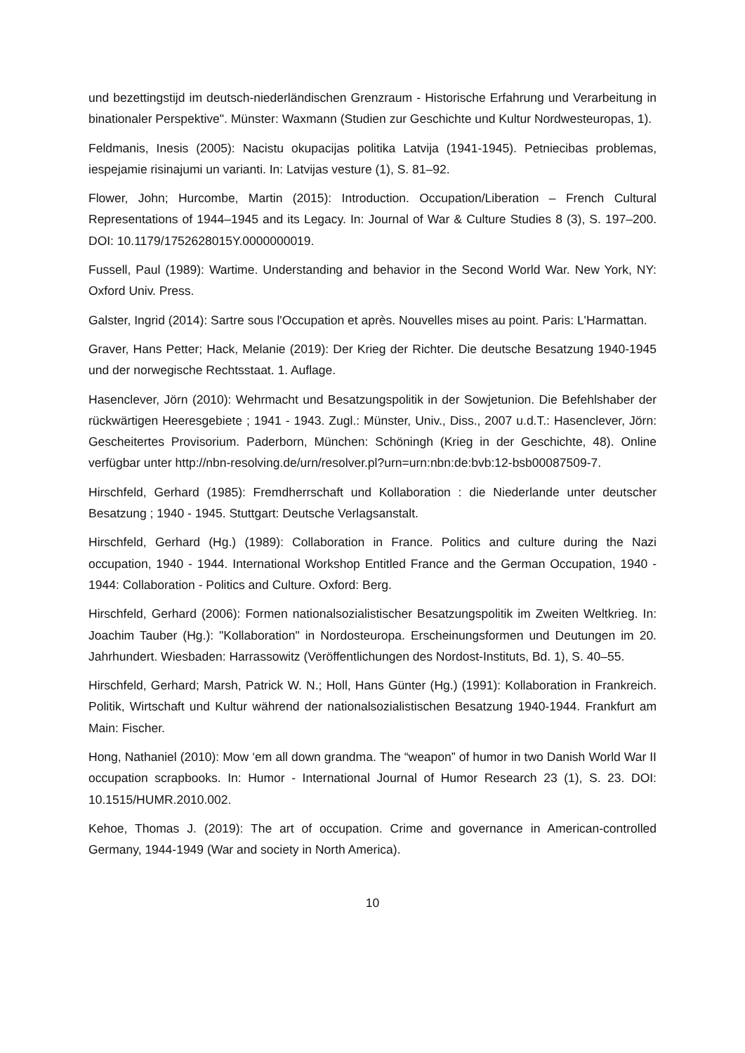und bezettingstijd im deutsch-niederländischen Grenzraum - Historische Erfahrung und Verarbeitung in binationaler Perspektive". Münster: Waxmann (Studien zur Geschichte und Kultur Nordwesteuropas, 1).
Feldmanis, Inesis (2005): Nacistu okupacijas politika Latvija (1941-1945). Petniecibas problemas, iespejamie risinajumi un varianti. In: Latvijas vesture (1), S. 81–92.
Flower, John; Hurcombe, Martin (2015): Introduction. Occupation/Liberation – French Cultural Representations of 1944–1945 and its Legacy. In: Journal of War & Culture Studies 8 (3), S. 197–200. DOI: 10.1179/1752628015Y.0000000019.
Fussell, Paul (1989): Wartime. Understanding and behavior in the Second World War. New York, NY: Oxford Univ. Press.
Galster, Ingrid (2014): Sartre sous l'Occupation et après. Nouvelles mises au point. Paris: L'Harmattan.
Graver, Hans Petter; Hack, Melanie (2019): Der Krieg der Richter. Die deutsche Besatzung 1940-1945 und der norwegische Rechtsstaat. 1. Auflage.
Hasenclever, Jörn (2010): Wehrmacht und Besatzungspolitik in der Sowjetunion. Die Befehlshaber der rückwärtigen Heeresgebiete ; 1941 - 1943. Zugl.: Münster, Univ., Diss., 2007 u.d.T.: Hasenclever, Jörn: Gescheitertes Provisorium. Paderborn, München: Schöningh (Krieg in der Geschichte, 48). Online verfügbar unter http://nbn-resolving.de/urn/resolver.pl?urn=urn:nbn:de:bvb:12-bsb00087509-7.
Hirschfeld, Gerhard (1985): Fremdherrschaft und Kollaboration : die Niederlande unter deutscher Besatzung ; 1940 - 1945. Stuttgart: Deutsche Verlagsanstalt.
Hirschfeld, Gerhard (Hg.) (1989): Collaboration in France. Politics and culture during the Nazi occupation, 1940 - 1944. International Workshop Entitled France and the German Occupation, 1940 - 1944: Collaboration - Politics and Culture. Oxford: Berg.
Hirschfeld, Gerhard (2006): Formen nationalsozialistischer Besatzungspolitik im Zweiten Weltkrieg. In: Joachim Tauber (Hg.): "Kollaboration" in Nordosteuropa. Erscheinungsformen und Deutungen im 20. Jahrhundert. Wiesbaden: Harrassowitz (Veröffentlichungen des Nordost-Instituts, Bd. 1), S. 40–55.
Hirschfeld, Gerhard; Marsh, Patrick W. N.; Holl, Hans Günter (Hg.) (1991): Kollaboration in Frankreich. Politik, Wirtschaft und Kultur während der nationalsozialistischen Besatzung 1940-1944. Frankfurt am Main: Fischer.
Hong, Nathaniel (2010): Mow ‘em all down grandma. The “weapon” of humor in two Danish World War II occupation scrapbooks. In: Humor - International Journal of Humor Research 23 (1), S. 23. DOI: 10.1515/HUMR.2010.002.
Kehoe, Thomas J. (2019): The art of occupation. Crime and governance in American-controlled Germany, 1944-1949 (War and society in North America).
10